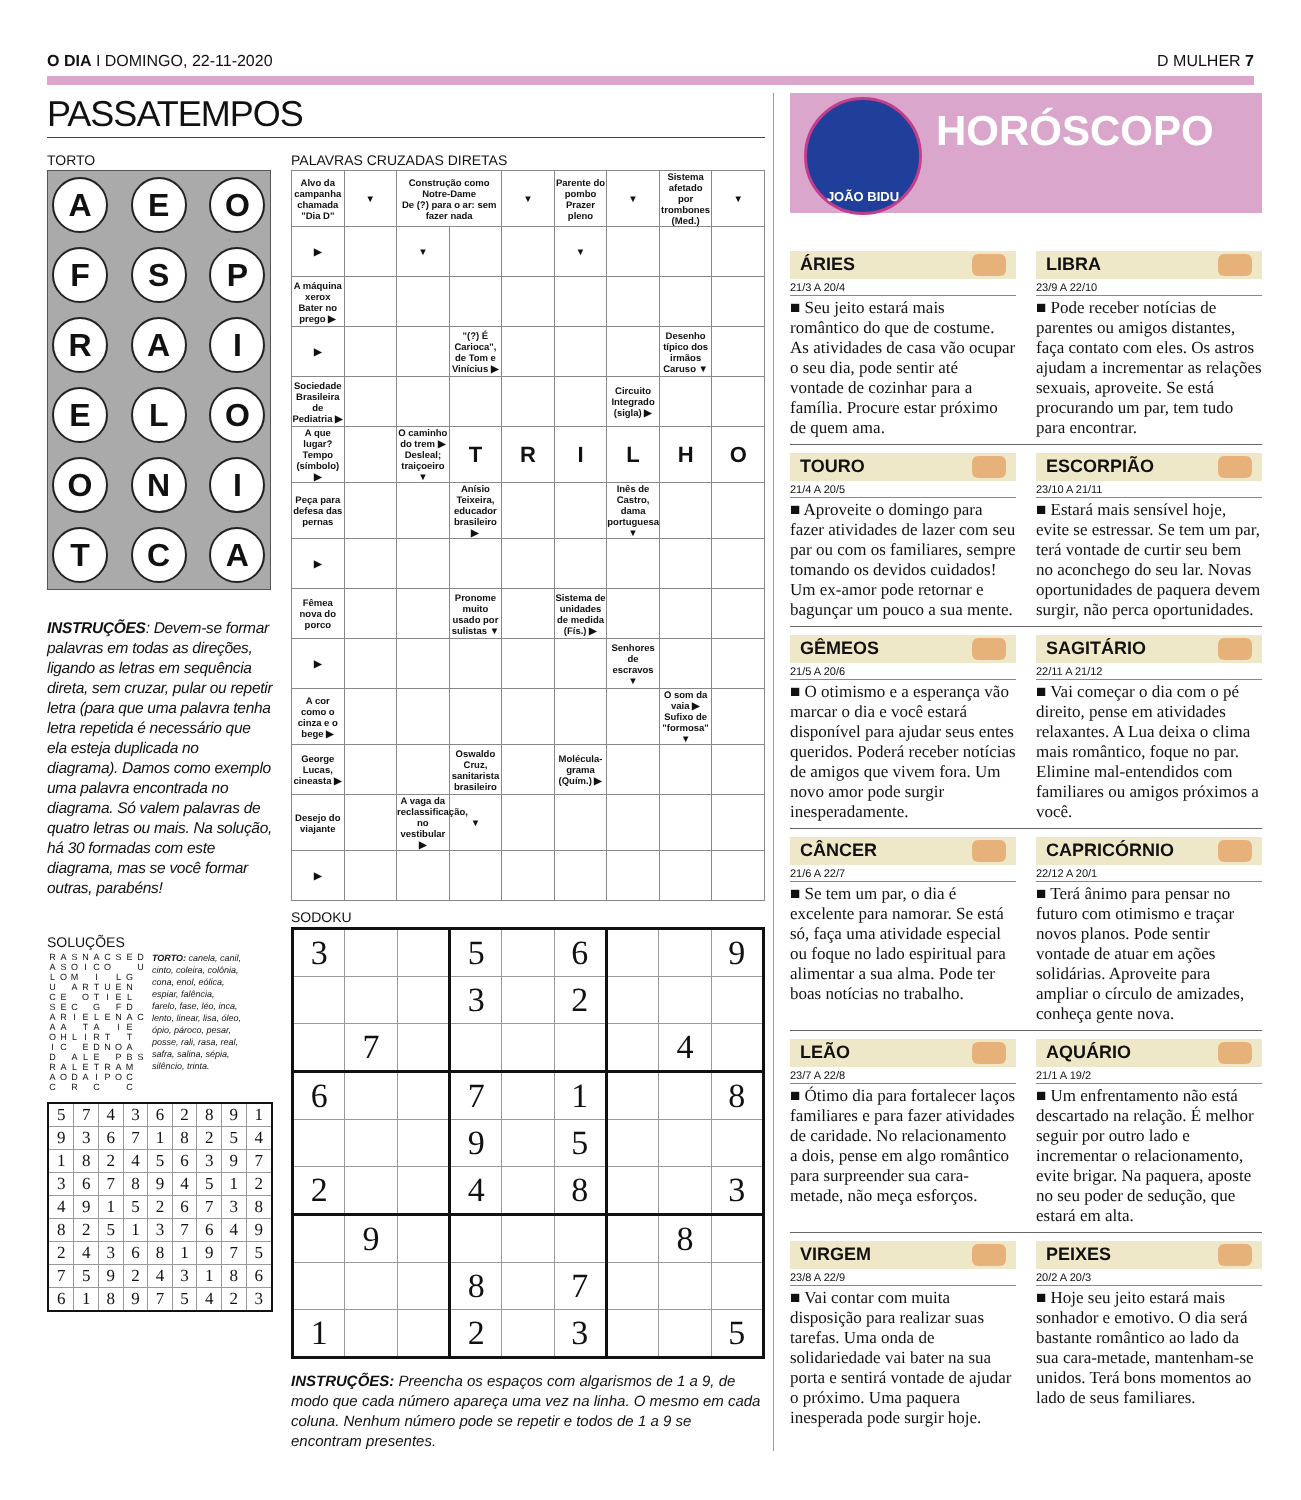O DIA I DOMINGO, 22-11-2020 D MULHER 7
PASSATEMPOS
TORTO
AEOFSPRAIELOONITCA
INSTRUÇÕES: Devem-se formar palavras em todas as direções, ligando as letras em sequência direta, sem cruzar, pular ou repetir letra (para que uma palavra tenha letra repetida é necessário que ela esteja duplicada no diagrama). Damos como exemplo uma palavra encontrada no diagrama. Só valem palavras de quatro letras ou mais. Na solução, há 30 formadas com este diagrama, mas se você formar outras, parabéns!
SOLUÇÕES
| R | A | S | N | A | C | S | E | D |
| A | S | O | I | C | O | | | U |
| L | O | M | | I | | L | G | |
| U | | A | R | T | U | E | N | |
| C | E | | O | T | I | E | L | |
| S | E | C | | G | | F | D | |
| A | R | I | E | L | E | N | A | C |
| A | A | | T | A | | I | E | |
| O | H | L | I | R | T | | T | |
| I | C | | E | D | N | O | A | |
| D | | A | L | E | | P | B | S |
| R | A | L | E | T | R | A | M | |
| A | O | D | A | I | P | O | C | |
| C | | R | | C | | | C | |
TORTO: canela, canil, cinto, coleira, colônia, cona, enol, eólica, espiar, falência, farelo, fase, léo, inca, lento, linear, lisa, óleo, ópio, pároco, pesar, posse, rali, rasa, real, safra, salina, sépia, silêncio, trinta.
| 5 | 7 | 4 | 3 | 6 | 2 | 8 | 9 | 1 |
| 9 | 3 | 6 | 7 | 1 | 8 | 2 | 5 | 4 |
| 1 | 8 | 2 | 4 | 5 | 6 | 3 | 9 | 7 |
| 3 | 6 | 7 | 8 | 9 | 4 | 5 | 1 | 2 |
| 4 | 9 | 1 | 5 | 2 | 6 | 7 | 3 | 8 |
| 8 | 2 | 5 | 1 | 3 | 7 | 6 | 4 | 9 |
| 2 | 4 | 3 | 6 | 8 | 1 | 9 | 7 | 5 |
| 7 | 5 | 9 | 2 | 4 | 3 | 1 | 8 | 6 |
| 6 | 1 | 8 | 9 | 7 | 5 | 4 | 2 | 3 |
PALAVRAS CRUZADAS DIRETAS
| Alvo da campanha chamada "Dia D" | ▼ | Construção como Notre-Dame De (?) para o ar: sem fazer nada | | ▼ | Parente do pombo Prazer pleno | ▼ | Sistema afetado por trombones (Med.) | ▼ |
| ▶ | | ▼ | | | ▼ | | | |
| A máquina xerox Bater no prego ▶ | | | | | | | | |
| ▶ | | | "(?) É Carioca", de Tom e Vinícius ▶ | | | | Desenho típico dos irmãos Caruso ▼ | |
| Sociedade Brasileira de Pediatria ▶ | | | | | | Circuito Integrado (sigla) ▶ | | |
| A que lugar? Tempo (símbolo) ▶ | | O caminho do trem ▶ Desleal; traiçoeiro ▼ | T | R | I | L | H | O |
| Peça para defesa das pernas | | | Anísio Teixeira, educador brasileiro ▶ | | | Inês de Castro, dama portuguesa ▼ | | |
| ▶ | | | | | | | | |
| Fêmea nova do porco | | | Pronome muito usado por sulistas ▼ | | Sistema de unidades de medida (Fís.) ▶ | | | |
| ▶ | | | | | | Senhores de escravos ▼ | | |
| A cor como o cinza e o bege ▶ | | | | | | | O som da vaia ▶ Sufixo de "formosa" ▼ | |
| George Lucas, cineasta ▶ | | | Oswaldo Cruz, sanitarista brasileiro | | Molécula-grama (Quím.) ▶ | | | |
| Desejo do viajante | | A vaga da reclassificação, no vestibular ▶ | ▼ | | | | | |
| ▶ | | | | | | | | |
SODOKU
| 3 | | | 5 | | 6 | | | 9 |
| | | | 3 | | 2 | | | |
| | 7 | | | | | | 4 | |
| 6 | | | 7 | | 1 | | | 8 |
| | | | 9 | | 5 | | | |
| 2 | | | 4 | | 8 | | | 3 |
| | 9 | | | | | | 8 | |
| | | | 8 | | 7 | | | |
| 1 | | | 2 | | 3 | | | 5 |
INSTRUÇÕES: Preencha os espaços com algarismos de 1 a 9, de modo que cada número apareça uma vez na linha. O mesmo em cada coluna. Nenhum número pode se repetir e todos de 1 a 9 se encontram presentes.
JOÃO BIDU
HORÓSCOPO
ÁRIES
21/3 A 20/4
■ Seu jeito estará mais romântico do que de costume. As atividades de casa vão ocupar o seu dia, pode sentir até vontade de cozinhar para a família. Procure estar próximo de quem ama.
LIBRA
23/9 A 22/10
■ Pode receber notícias de parentes ou amigos distantes, faça contato com eles. Os astros ajudam a incrementar as relações sexuais, aproveite. Se está procurando um par, tem tudo para encontrar.
TOURO
21/4 A 20/5
■ Aproveite o domingo para fazer atividades de lazer com seu par ou com os familiares, sempre tomando os devidos cuidados! Um ex-amor pode retornar e bagunçar um pouco a sua mente.
ESCORPIÃO
23/10 A 21/11
■ Estará mais sensível hoje, evite se estressar. Se tem um par, terá vontade de curtir seu bem no aconchego do seu lar. Novas oportunidades de paquera devem surgir, não perca oportunidades.
GÊMEOS
21/5 A 20/6
■ O otimismo e a esperança vão marcar o dia e você estará disponível para ajudar seus entes queridos. Poderá receber notícias de amigos que vivem fora. Um novo amor pode surgir inesperadamente.
SAGITÁRIO
22/11 A 21/12
■ Vai começar o dia com o pé direito, pense em atividades relaxantes. A Lua deixa o clima mais romântico, foque no par. Elimine mal-entendidos com familiares ou amigos próximos a você.
CÂNCER
21/6 A 22/7
■ Se tem um par, o dia é excelente para namorar. Se está só, faça uma atividade especial ou foque no lado espiritual para alimentar a sua alma. Pode ter boas notícias no trabalho.
CAPRICÓRNIO
22/12 A 20/1
■ Terá ânimo para pensar no futuro com otimismo e traçar novos planos. Pode sentir vontade de atuar em ações solidárias. Aproveite para ampliar o círculo de amizades, conheça gente nova.
LEÃO
23/7 A 22/8
■ Ótimo dia para fortalecer laços familiares e para fazer atividades de caridade. No relacionamento a dois, pense em algo romântico para surpreender sua cara-metade, não meça esforços.
AQUÁRIO
21/1 A 19/2
■ Um enfrentamento não está descartado na relação. É melhor seguir por outro lado e incrementar o relacionamento, evite brigar. Na paquera, aposte no seu poder de sedução, que estará em alta.
VIRGEM
23/8 A 22/9
■ Vai contar com muita disposição para realizar suas tarefas. Uma onda de solidariedade vai bater na sua porta e sentirá vontade de ajudar o próximo. Uma paquera inesperada pode surgir hoje.
PEIXES
20/2 A 20/3
■ Hoje seu jeito estará mais sonhador e emotivo. O dia será bastante romântico ao lado da sua cara-metade, mantenham-se unidos. Terá bons momentos ao lado de seus familiares.